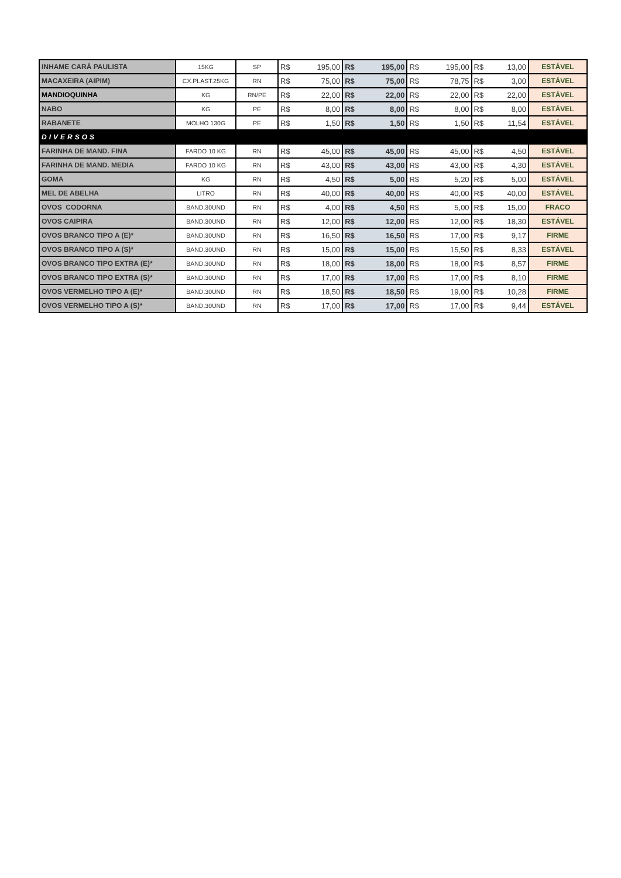| INHAME CARÁ PAULISTA | 15KG | SP | R$ | 195,00 | R$ | 195,00 | R$ | 195,00 | R$ | 13,00 | ESTÁVEL |
| MACAXEIRA (AIPIM) | CX.PLAST.25KG | RN | R$ | 75,00 | R$ | 75,00 | R$ | 78,75 | R$ | 3,00 | ESTÁVEL |
| MANDIOQUINHA | KG | RN/PE | R$ | 22,00 | R$ | 22,00 | R$ | 22,00 | R$ | 22,00 | ESTÁVEL |
| NABO | KG | PE | R$ | 8,00 | R$ | 8,00 | R$ | 8,00 | R$ | 8,00 | ESTÁVEL |
| RABANETE | MOLHO 130G | PE | R$ | 1,50 | R$ | 1,50 | R$ | 1,50 | R$ | 11,54 | ESTÁVEL |
| DIVERSOS | | | | | | | | | | | |
| FARINHA DE MAND. FINA | FARDO 10 KG | RN | R$ | 45,00 | R$ | 45,00 | R$ | 45,00 | R$ | 4,50 | ESTÁVEL |
| FARINHA DE MAND. MEDIA | FARDO 10 KG | RN | R$ | 43,00 | R$ | 43,00 | R$ | 43,00 | R$ | 4,30 | ESTÁVEL |
| GOMA | KG | RN | R$ | 4,50 | R$ | 5,00 | R$ | 5,20 | R$ | 5,00 | ESTÁVEL |
| MEL DE ABELHA | LITRO | RN | R$ | 40,00 | R$ | 40,00 | R$ | 40,00 | R$ | 40,00 | ESTÁVEL |
| OVOS CODORNA | BAND.30UND | RN | R$ | 4,00 | R$ | 4,50 | R$ | 5,00 | R$ | 15,00 | FRACO |
| OVOS CAIPIRA | BAND.30UND | RN | R$ | 12,00 | R$ | 12,00 | R$ | 12,00 | R$ | 18,30 | ESTÁVEL |
| OVOS BRANCO TIPO A (E)* | BAND.30UND | RN | R$ | 16,50 | R$ | 16,50 | R$ | 17,00 | R$ | 9,17 | FIRME |
| OVOS BRANCO TIPO A (S)* | BAND.30UND | RN | R$ | 15,00 | R$ | 15,00 | R$ | 15,50 | R$ | 8,33 | ESTÁVEL |
| OVOS BRANCO TIPO EXTRA (E)* | BAND.30UND | RN | R$ | 18,00 | R$ | 18,00 | R$ | 18,00 | R$ | 8,57 | FIRME |
| OVOS BRANCO TIPO EXTRA (S)* | BAND.30UND | RN | R$ | 17,00 | R$ | 17,00 | R$ | 17,00 | R$ | 8,10 | FIRME |
| OVOS VERMELHO TIPO A (E)* | BAND.30UND | RN | R$ | 18,50 | R$ | 18,50 | R$ | 19,00 | R$ | 10,28 | FIRME |
| OVOS VERMELHO TIPO A (S)* | BAND.30UND | RN | R$ | 17,00 | R$ | 17,00 | R$ | 17,00 | R$ | 9,44 | ESTÁVEL |